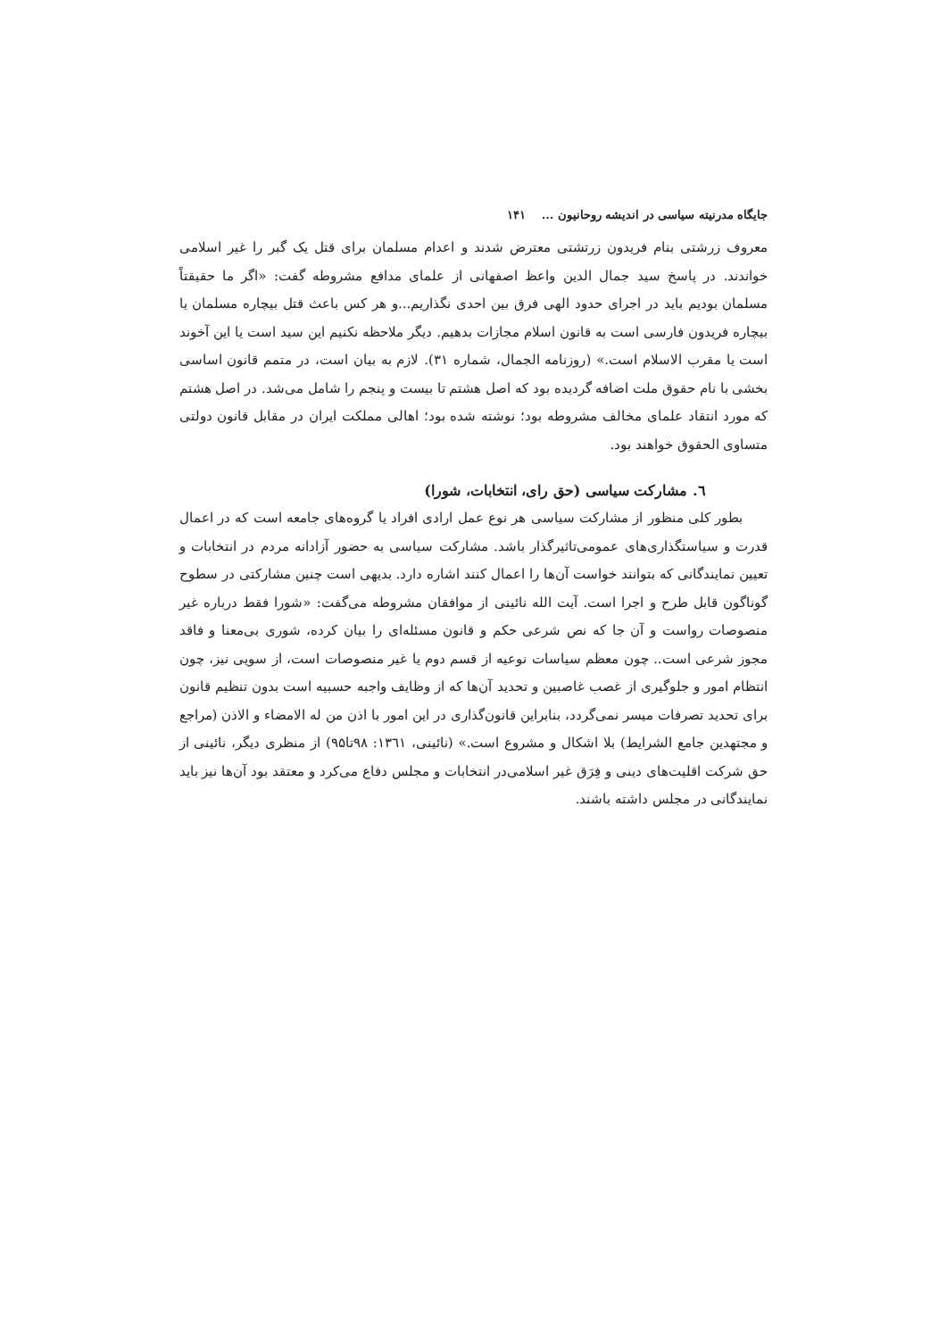جایگاه مدرنیته سیاسی در اندیشه روحانیون ... ۱۴۱
معروف زرشتی بنام فریدون زرتشتی معترض شدند و اعدام مسلمان برای قتل یک گبر را غیر اسلامی خواندند. در پاسخ سید جمال الدین واعظ اصفهانی از علمای مدافع مشروطه گفت: «اگر ما حقیقتاً مسلمان بودیم باید در اجرای حدود الهی فرق بین احدی نگذاریم...و هر کس باعث قتل بیچاره مسلمان یا بیچاره فریدون فارسی است به قانون اسلام مجازات بدهیم. دیگر ملاحظه نکنیم این سید است یا این آخوند است یا مقرب الاسلام است.» (روزنامه الجمال، شماره ۳۱). لازم به بیان است، در متمم قانون اساسی بخشی با نام حقوق ملت اضافه گردیده بود که اصل هشتم تا بیست و پنجم را شامل می‌شد. در اصل هشتم که مورد انتقاد علمای مخالف مشروطه بود؛ نوشته شده بود؛ اهالی مملکت ایران در مقابل قانون دولتی متساوی الحقوق خواهند بود.
٦. مشارکت سیاسی (حق رای، انتخابات، شورا)
بطور کلی منظور از مشارکت سیاسی هر نوع عمل ارادی افراد یا گروه‌های جامعه است که در اعمال قدرت و سیاستگذاری‌های عمومی‌تاثیرگذار باشد. مشارکت سیاسی به حضور آزادانه مردم در انتخابات و تعیین نمایندگانی که بتوانند خواست آن‌ها را اعمال کنند اشاره دارد. بدیهی است چنین مشارکتی در سطوح گوناگون قابل طرح و اجرا است. آیت الله نائینی از موافقان مشروطه می‌گفت: «شورا فقط درباره غیر منصوصات رواست و آن جا که نص شرعی حکم و قانون مسئله‌ای را بیان کرده، شوری بی‌معنا و فاقد مجوز شرعی است.. چون معظم سیاسات نوعیه از قسم دوم یا غیر منصوصات است، از سویی نیز، چون انتظام امور و جلوگیری از غصب غاصبین و تحدید آن‌ها که از وظایف واجبه حسبیه است بدون تنظیم قانون برای تحدید تصرفات میسر نمی‌گردد، بنابراین قانون‌گذاری در این امور با اذن من له الامضاء و الاذن (مراجع و مجتهدین جامع الشرایط) بلا اشکال و مشروع است.» (نائینی، ۱۳٦۱: ۹۸تا۹۵) از منظری دیگر، نائینی از حق شرکت اقلیت‌های دینی و فِرَق غیر اسلامی‌در انتخابات و مجلس دفاع می‌کرد و معتقد بود آن‌ها نیز باید نمایندگانی در مجلس داشته باشند.